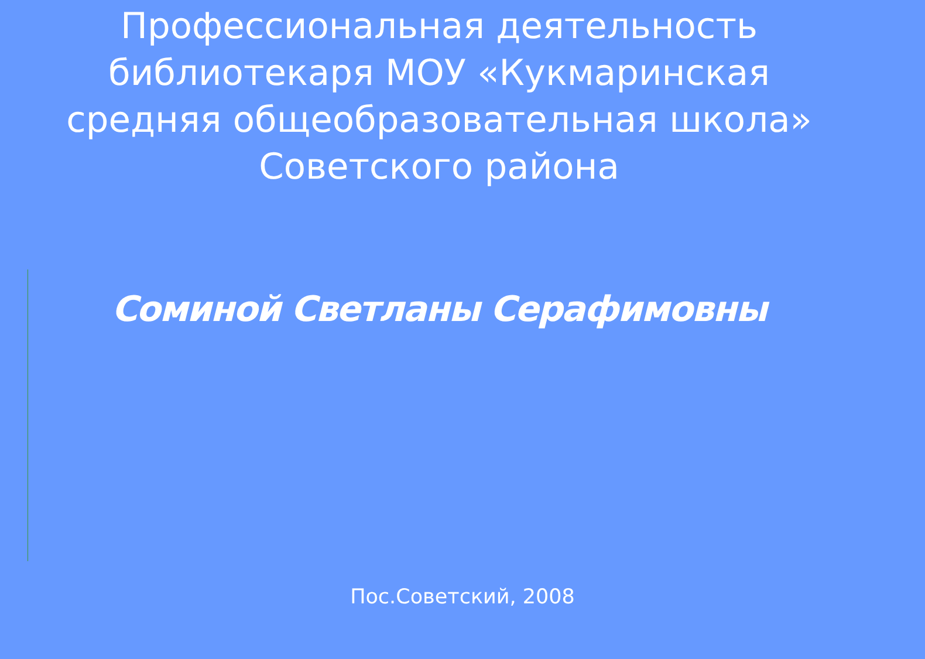Профессиональная деятельность
библиотекаря МОУ «Кукмаринская
средняя общеобразовательная школа»
Советского района
Соминой Светланы Серафимовны
Пос.Советский, 2008